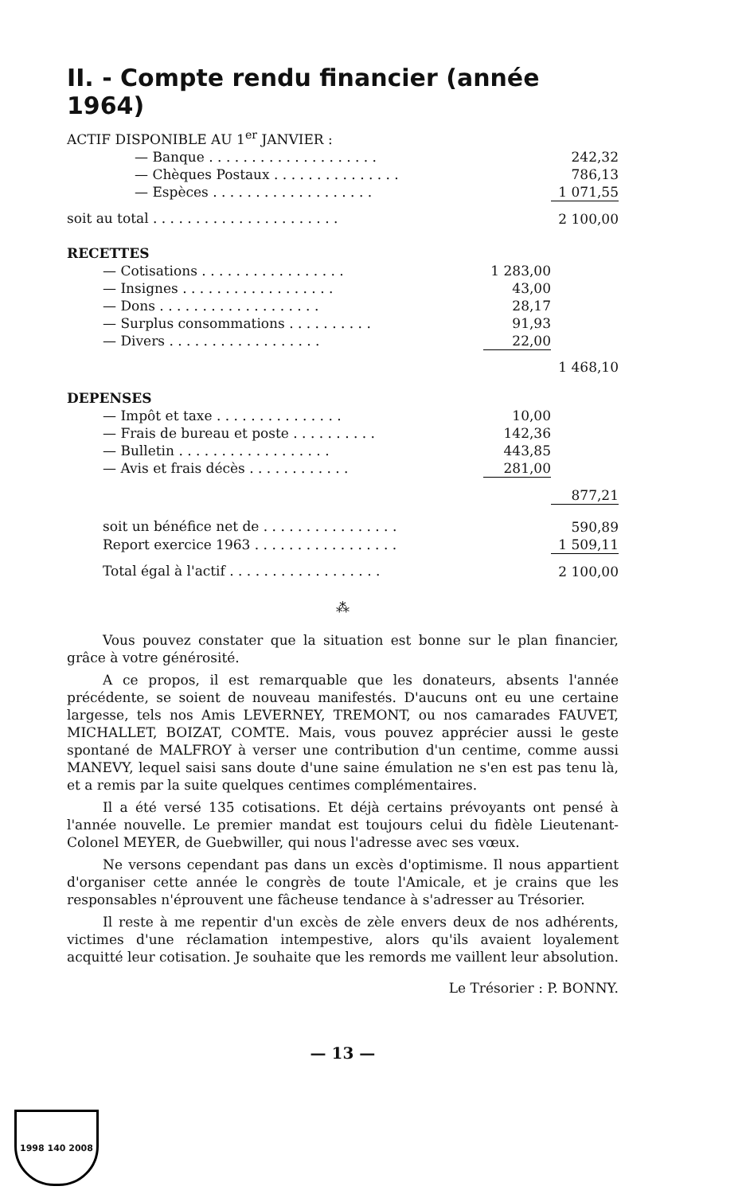II. - Compte rendu financier (année 1964)
| ACTIF DISPONIBLE AU 1<sup>er</sup> JANVIER : | | |
| — Banque . . . . . . . . . . . . . . . . . . . . | | 242,32 |
| — Chèques Postaux . . . . . . . . . . . . . . . | | 786,13 |
| — Espèces . . . . . . . . . . . . . . . . . . . | | 1 071,55 |
| soit au total . . . . . . . . . . . . . . . . . . . . . . | | 2 100,00 |
| RECETTES | | |
| — Cotisations . . . . . . . . . . . . . . . . . | 1 283,00 | |
| — Insignes . . . . . . . . . . . . . . . . . . | 43,00 | |
| — Dons . . . . . . . . . . . . . . . . . . . | 28,17 | |
| — Surplus consommations . . . . . . . . . . | 91,93 | |
| — Divers . . . . . . . . . . . . . . . . . . | 22,00 | |
| | | 1 468,10 |
| DEPENSES | | |
| — Impôt et taxe . . . . . . . . . . . . . . . | 10,00 | |
| — Frais de bureau et poste . . . . . . . . . . | 142,36 | |
| — Bulletin . . . . . . . . . . . . . . . . . . | 443,85 | |
| — Avis et frais décès . . . . . . . . . . . . | 281,00 | |
| | | 877,21 |
| soit un bénéfice net de . . . . . . . . . . . . . . . . | | 590,89 |
| Report exercice 1963 . . . . . . . . . . . . . . . . . | | 1 509,11 |
| Total égal à l'actif . . . . . . . . . . . . . . . . . . | | 2 100,00 |
⁂
Vous pouvez constater que la situation est bonne sur le plan financier, grâce à votre générosité.
A ce propos, il est remarquable que les donateurs, absents l'année précédente, se soient de nouveau manifestés. D'aucuns ont eu une certaine largesse, tels nos Amis LEVERNEY, TREMONT, ou nos camarades FAUVET, MICHALLET, BOIZAT, COMTE. Mais, vous pouvez apprécier aussi le geste spontané de MALFROY à verser une contribution d'un centime, comme aussi MANEVY, lequel saisi sans doute d'une saine émulation ne s'en est pas tenu là, et a remis par la suite quelques centimes complémentaires.
Il a été versé 135 cotisations. Et déjà certains prévoyants ont pensé à l'année nouvelle. Le premier mandat est toujours celui du fidèle Lieutenant-Colonel MEYER, de Guebwiller, qui nous l'adresse avec ses vœux.
Ne versons cependant pas dans un excès d'optimisme. Il nous appartient d'organiser cette année le congrès de toute l'Amicale, et je crains que les responsables n'éprouvent une fâcheuse tendance à s'adresser au Trésorier.
Il reste à me repentir d'un excès de zèle envers deux de nos adhérents, victimes d'une réclamation intempestive, alors qu'ils avaient loyalement acquitté leur cotisation. Je souhaite que les remords me vaillent leur absolution.
Le Trésorier : P. BONNY.
— 13 —
1998 140 2008